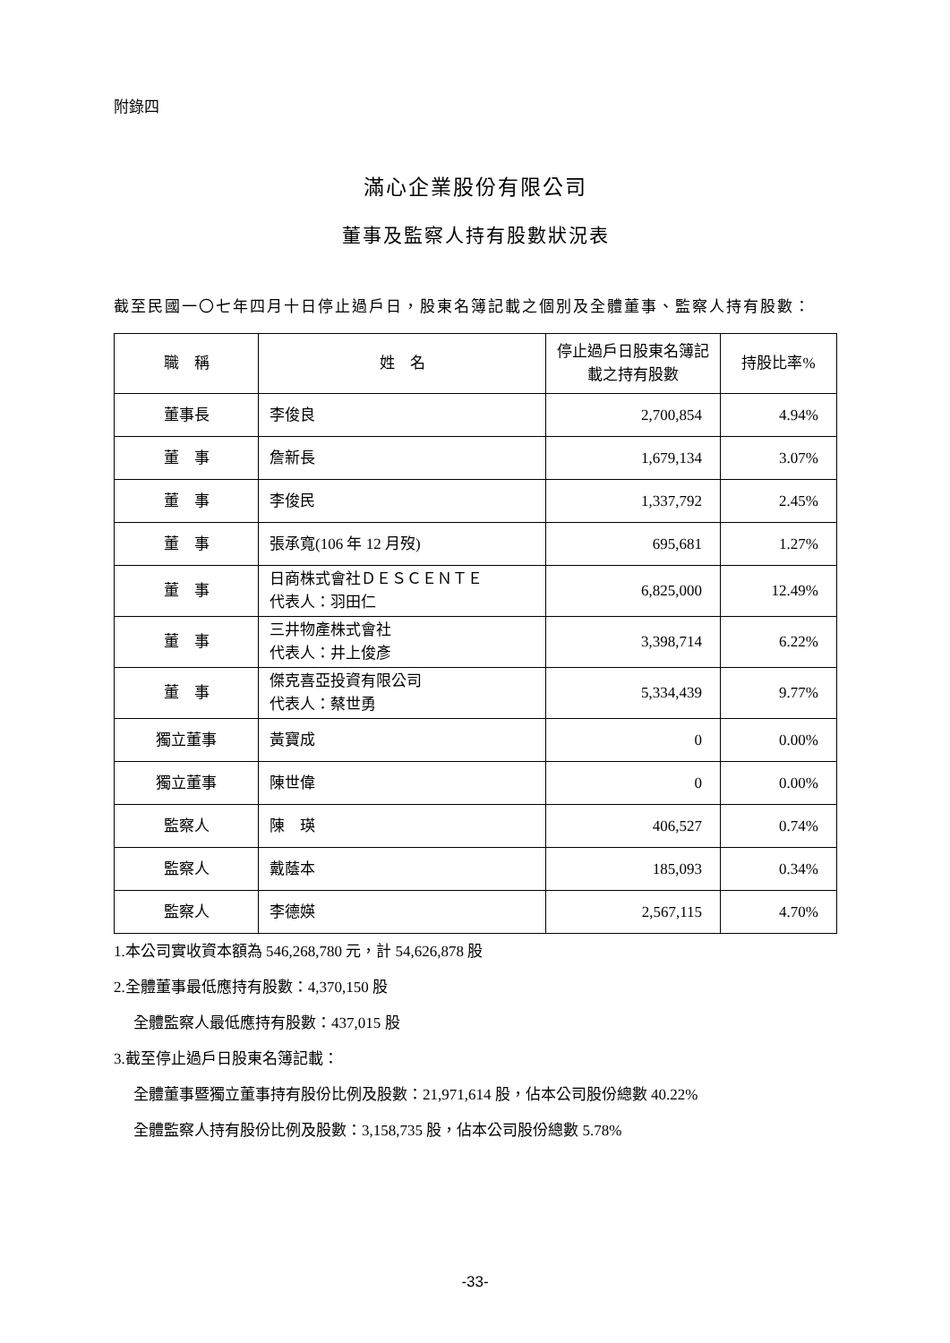附錄四
滿心企業股份有限公司
董事及監察人持有股數狀況表
截至民國一〇七年四月十日停止過戶日，股東名簿記載之個別及全體董事、監察人持有股數：
| 職 稱 | 姓 名 | 停止過戶日股東名簿記載之持有股數 | 持股比率% |
| --- | --- | --- | --- |
| 董事長 | 李俊良 | 2,700,854 | 4.94% |
| 董 事 | 詹新長 | 1,679,134 | 3.07% |
| 董 事 | 李俊民 | 1,337,792 | 2.45% |
| 董 事 | 張承寬(106 年 12 月歿) | 695,681 | 1.27% |
| 董 事 | 日商株式會社ＤＥＳＣＥＮＴＥ 代表人：羽田仁 | 6,825,000 | 12.49% |
| 董 事 | 三井物產株式會社 代表人：井上俊彥 | 3,398,714 | 6.22% |
| 董 事 | 傑克喜亞投資有限公司 代表人：蔡世勇 | 5,334,439 | 9.77% |
| 獨立董事 | 黃寶成 | 0 | 0.00% |
| 獨立董事 | 陳世偉 | 0 | 0.00% |
| 監察人 | 陳 瑛 | 406,527 | 0.74% |
| 監察人 | 戴蔭本 | 185,093 | 0.34% |
| 監察人 | 李德媖 | 2,567,115 | 4.70% |
1.本公司實收資本額為 546,268,780 元，計 54,626,878 股
2.全體董事最低應持有股數：4,370,150 股
全體監察人最低應持有股數：437,015 股
3.截至停止過戶日股東名簿記載：
全體董事暨獨立董事持有股份比例及股數：21,971,614 股，佔本公司股份總數 40.22%
全體監察人持有股份比例及股數：3,158,735 股，佔本公司股份總數 5.78%
-33-